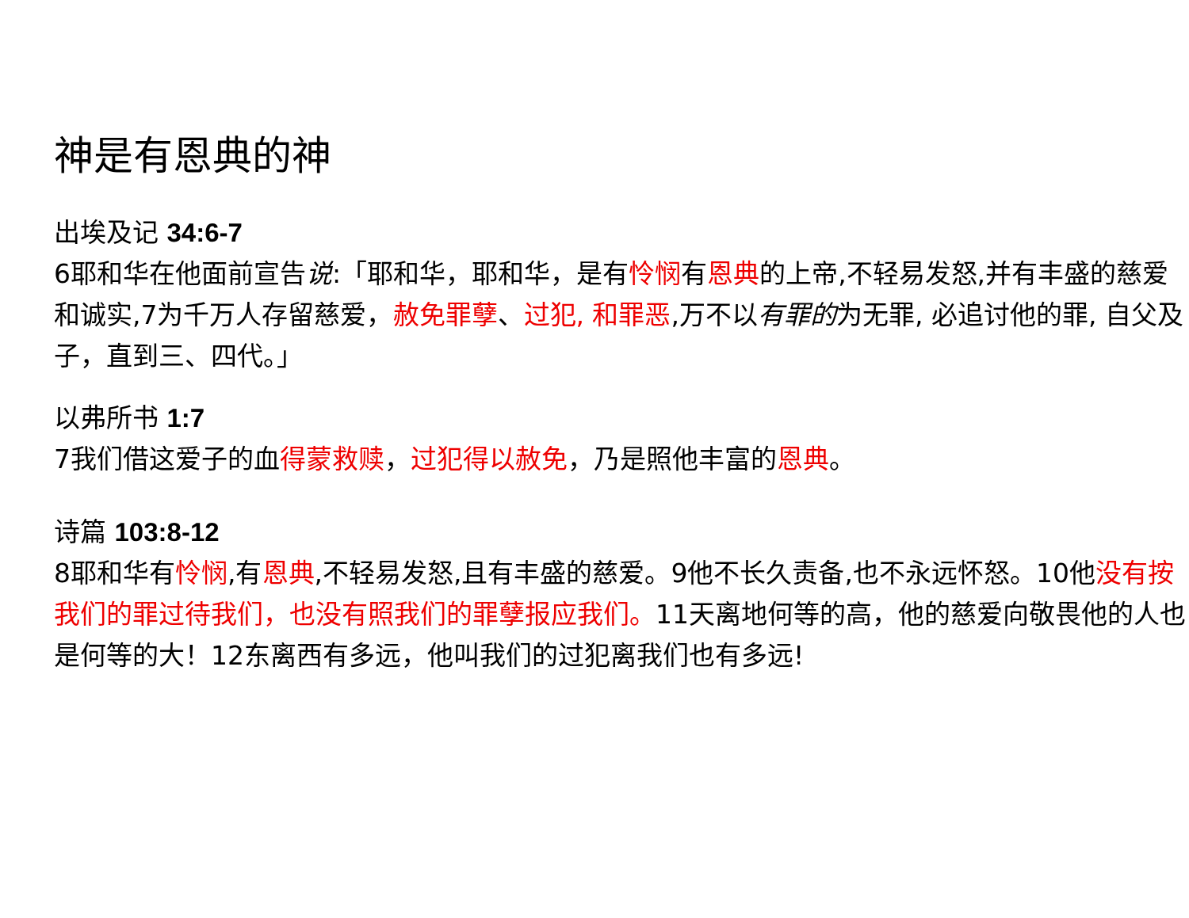神是有恩典的神
出埃及记 34:6-7
6耶和华在他面前宣告说:「耶和华，耶和华，是有怜悯有恩典的上帝,不轻易发怒,并有丰盛的慈爱和诚实,7为千万人存留慈爱，赦免罪孽、过犯, 和罪恶,万不以有罪的为无罪, 必追讨他的罪, 自父及子，直到三、四代。」
以弗所书 1:7
7我们借这爱子的血得蒙救赎，过犯得以赦免，乃是照他丰富的恩典。
诗篇 103:8-12
8耶和华有怜悯,有恩典,不轻易发怒,且有丰盛的慈爱。9他不长久责备,也不永远怀怒。10他没有按我们的罪过待我们，也没有照我们的罪孽报应我们。11天离地何等的高，他的慈爱向敬畏他的人也是何等的大！12东离西有多远，他叫我们的过犯离我们也有多远!